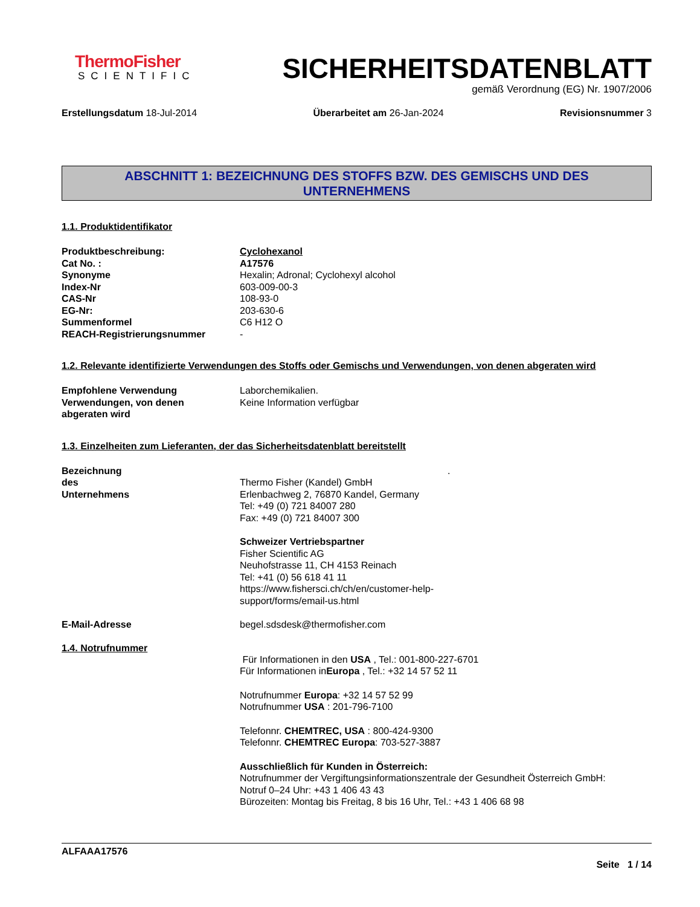ThermoFisher
SCIENTIFIC
SICHERHEITSDATENBLATT
gemäß Verordnung (EG) Nr. 1907/2006
Erstellungsdatum 18-Jul-2014 Überarbeitet am 26-Jan-2024 Revisionsnummer 3
ABSCHNITT 1: BEZEICHNUNG DES STOFFS BZW. DES GEMISCHS UND DES
UNTERNEHMENS
1.1. Produktidentifikator
Produktbeschreibung: Cyclohexanol
Cat No. : A17576
Synonyme Hexalin; Adronal; Cyclohexyl alcohol
Index-Nr 603-009-00-3
CAS-Nr 108-93-0
EG-Nr: 203-630-6
Summenformel C6 H12 O
REACH-Registrierungsnummer -
1.2. Relevante identifizierte Verwendungen des Stoffs oder Gemischs und Verwendungen, von denen abgeraten wird
Empfohlene Verwendung Laborchemikalien.
Verwendungen, von denen
abgeraten wird
Keine Information verfügbar
1.3. Einzelheiten zum Lieferanten, der das Sicherheitsdatenblatt bereitstellt
Bezeichnung des Unternehmens
.
Thermo Fisher (Kandel) GmbH
Erlenbachweg 2, 76870 Kandel, Germany
Tel: +49 (0) 721 84007 280
Fax: +49 (0) 721 84007 300
Schweizer Vertriebspartner
Fisher Scientific AG
Neuhofstrasse 11, CH 4153 Reinach
Tel: +41 (0) 56 618 41 11
https://www.fishersci.ch/ch/en/customer-help-
support/forms/email-us.html
E-Mail-Adresse begel.sdsdesk@thermofisher.com
1.4. Notrufnummer
Für Informationen in den USA , Tel.: 001-800-227-6701
Für Informationen inEuropa , Tel.: +32 14 57 52 11
Notrufnummer Europa: +32 14 57 52 99
Notrufnummer USA : 201-796-7100
Telefonnr. CHEMTREC, USA : 800-424-9300
Telefonnr. CHEMTREC Europa: 703-527-3887
Ausschließlich für Kunden in Österreich:
Notrufnummer der Vergiftungsinformationszentrale der Gesundheit Österreich GmbH:
Notruf 0–24 Uhr: +43 1 406 43 43
Bürozeiten: Montag bis Freitag, 8 bis 16 Uhr, Tel.: +43 1 406 68 98
ALFAAA17576
Seite 1 / 14